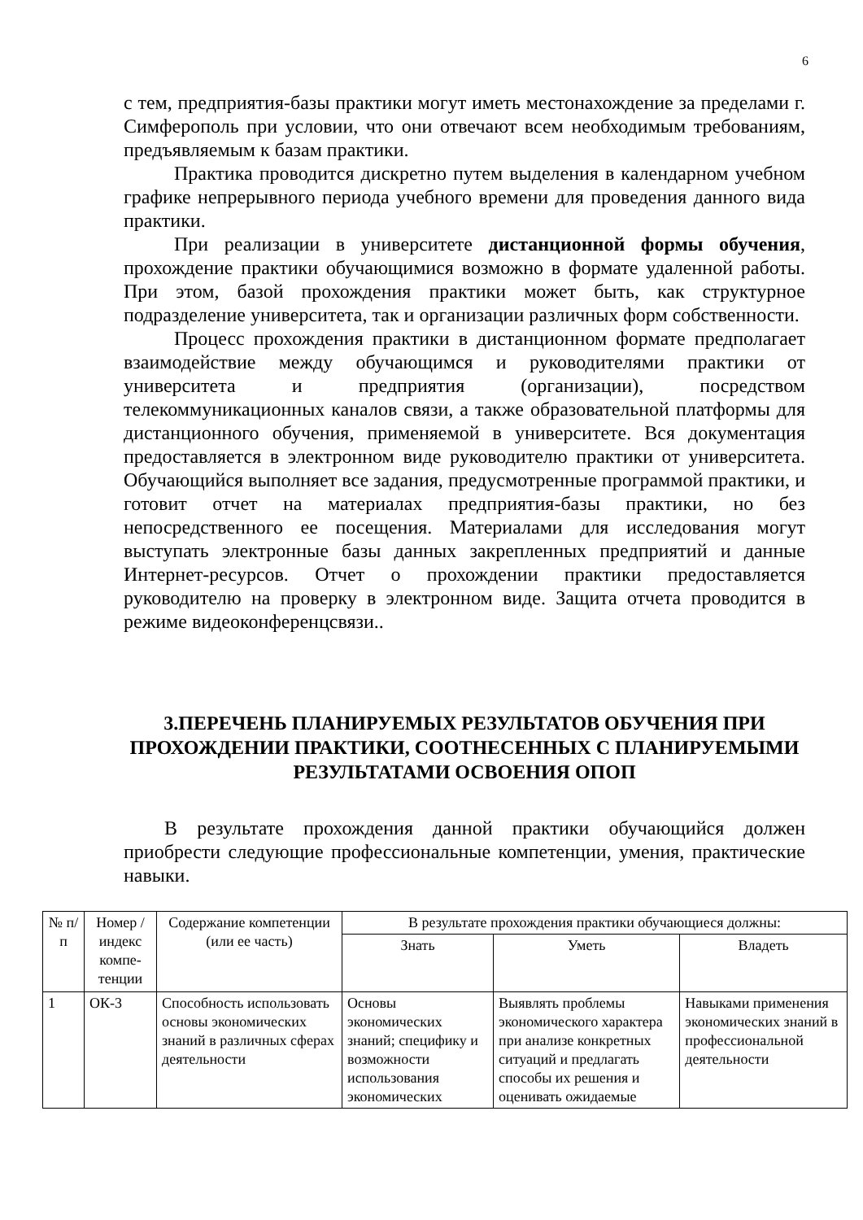6
с тем, предприятия-базы практики могут иметь местонахождение за пределами г. Симферополь при условии, что они отвечают всем необходимым требованиям, предъявляемым к базам практики.
Практика проводится дискретно путем выделения в календарном учебном графике непрерывного периода учебного времени для проведения данного вида практики.
При реализации в университете дистанционной формы обучения, прохождение практики обучающимися возможно в формате удаленной работы. При этом, базой прохождения практики может быть, как структурное подразделение университета, так и организации различных форм собственности.
Процесс прохождения практики в дистанционном формате предполагает взаимодействие между обучающимся и руководителями практики от университета и предприятия (организации), посредством телекоммуникационных каналов связи, а также образовательной платформы для дистанционного обучения, применяемой в университете. Вся документация предоставляется в электронном виде руководителю практики от университета. Обучающийся выполняет все задания, предусмотренные программой практики, и готовит отчет на материалах предприятия-базы практики, но без непосредственного ее посещения. Материалами для исследования могут выступать электронные базы данных закрепленных предприятий и данные Интернет-ресурсов. Отчет о прохождении практики предоставляется руководителю на проверку в электронном виде. Защита отчета проводится в режиме видеоконференцсвязи..
3.ПЕРЕЧЕНЬ ПЛАНИРУЕМЫХ РЕЗУЛЬТАТОВ ОБУЧЕНИЯ ПРИ ПРОХОЖДЕНИИ ПРАКТИКИ, СООТНЕСЕННЫХ С ПЛАНИРУЕМЫМИ РЕЗУЛЬТАТАМИ ОСВОЕНИЯ ОПОП
В результате прохождения данной практики обучающийся должен приобрести следующие профессиональные компетенции, умения, практические навыки.
| № п/п | Номер /индекс компе-тенции | Содержание компетенции (или ее часть) | В результате прохождения практики обучающиеся должны: | | |
| --- | --- | --- | --- | --- | --- |
| | | | Знать | Уметь | Владеть |
| 1 | ОК-3 | Способность использовать основы экономических знаний в различных сферах деятельности | Основы экономических знаний; специфику и возможности использования экономических | Выявлять проблемы экономического характера при анализе конкретных ситуаций и предлагать способы их решения и оценивать ожидаемые | Навыками применения экономических знаний в профессиональной деятельности |